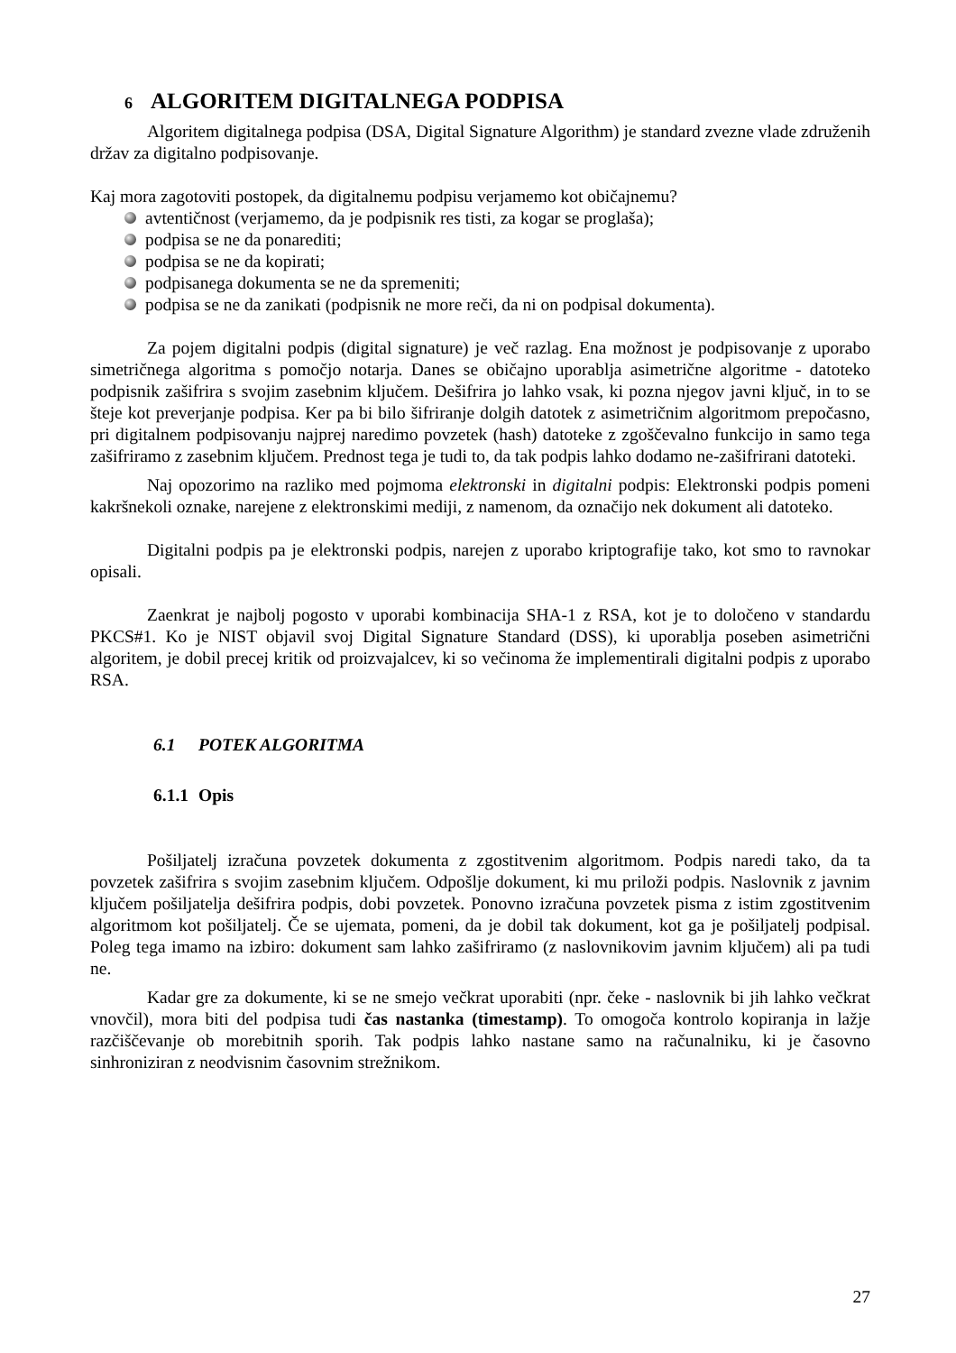6 ALGORITEM DIGITALNEGA PODPISA
Algoritem digitalnega podpisa (DSA, Digital Signature Algorithm) je standard zvezne vlade združenih držav za digitalno podpisovanje.
Kaj mora zagotoviti postopek, da digitalnemu podpisu verjamemo kot običajnemu?
avtentičnost (verjamemo, da je podpisnik res tisti, za kogar se proglaša);
podpisa se ne da ponarediti;
podpisa se ne da kopirati;
podpisanega dokumenta se ne da spremeniti;
podpisa se ne da zanikati (podpisnik ne more reči, da ni on podpisal dokumenta).
Za pojem digitalni podpis (digital signature) je več razlag. Ena možnost je podpisovanje z uporabo simetričnega algoritma s pomočjo notarja. Danes se običajno uporablja asimetrične algoritme - datoteko podpisnik zašifrira s svojim zasebnim ključem. Dešifrira jo lahko vsak, ki pozna njegov javni ključ, in to se šteje kot preverjanje podpisa. Ker pa bi bilo šifriranje dolgih datotek z asimetričnim algoritmom prepočasno, pri digitalnem podpisovanju najprej naredimo povzetek (hash) datoteke z zgoščevalno funkcijo in samo tega zašifriramo z zasebnim ključem. Prednost tega je tudi to, da tak podpis lahko dodamo ne-zašifrirani datoteki.
Naj opozorimo na razliko med pojmoma elektronski in digitalni podpis: Elektronski podpis pomeni kakršnekoli oznake, narejene z elektronskimi mediji, z namenom, da označijo nek dokument ali datoteko.
Digitalni podpis pa je elektronski podpis, narejen z uporabo kriptografije tako, kot smo to ravnokar opisali.
Zaenkrat je najbolj pogosto v uporabi kombinacija SHA-1 z RSA, kot je to določeno v standardu PKCS#1. Ko je NIST objavil svoj Digital Signature Standard (DSS), ki uporablja poseben asimetrični algoritem, je dobil precej kritik od proizvajalcev, ki so večinoma že implementirali digitalni podpis z uporabo RSA.
6.1 POTEK ALGORITMA
6.1.1 Opis
Pošiljatelj izračuna povzetek dokumenta z zgostitvenim algoritmom. Podpis naredi tako, da ta povzetek zašifrira s svojim zasebnim ključem. Odpošlje dokument, ki mu priloži podpis. Naslovnik z javnim ključem pošiljatelja dešifrira podpis, dobi povzetek. Ponovno izračuna povzetek pisma z istim zgostitvenim algoritmom kot pošiljatelj. Če se ujemata, pomeni, da je dobil tak dokument, kot ga je pošiljatelj podpisal. Poleg tega imamo na izbiro: dokument sam lahko zašifriramo (z naslovnikovim javnim ključem) ali pa tudi ne.
Kadar gre za dokumente, ki se ne smejo večkrat uporabiti (npr. čeke - naslovnik bi jih lahko večkrat vnovčil), mora biti del podpisa tudi čas nastanka (timestamp). To omogoča kontrolo kopiranja in lažje razčiščevanje ob morebitnih sporih. Tak podpis lahko nastane samo na računalniku, ki je časovno sinhroniziran z neodvisnim časovnim strežnikom.
27